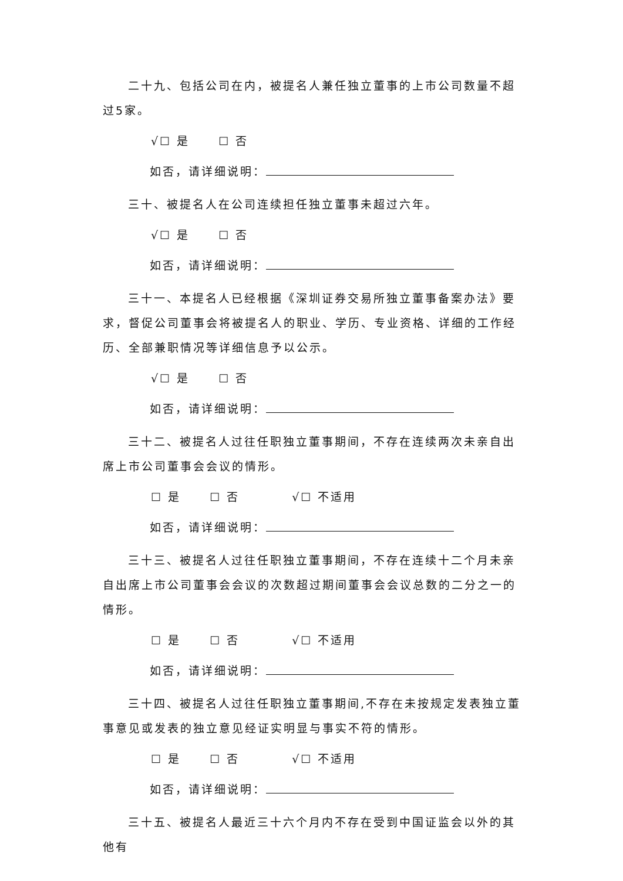二十九、包括公司在内，被提名人兼任独立董事的上市公司数量不超过5家。
√☐ 是 ☐ 否
如否，请详细说明：
三十、被提名人在公司连续担任独立董事未超过六年。
√☐ 是 ☐ 否
如否，请详细说明：
三十一、本提名人已经根据《深圳证券交易所独立董事备案办法》要求，督促公司董事会将被提名人的职业、学历、专业资格、详细的工作经历、全部兼职情况等详细信息予以公示。
√☐ 是 ☐ 否
如否，请详细说明：
三十二、被提名人过往任职独立董事期间，不存在连续两次未亲自出席上市公司董事会会议的情形。
☐ 是 ☐ 否 √☐ 不适用
如否，请详细说明：
三十三、被提名人过往任职独立董事期间，不存在连续十二个月未亲自出席上市公司董事会会议的次数超过期间董事会会议总数的二分之一的情形。
☐ 是 ☐ 否 √☐ 不适用
如否，请详细说明：
三十四、被提名人过往任职独立董事期间,不存在未按规定发表独立董事意见或发表的独立意见经证实明显与事实不符的情形。
☐ 是 ☐ 否 √☐ 不适用
如否，请详细说明：
三十五、被提名人最近三十六个月内不存在受到中国证监会以外的其他有